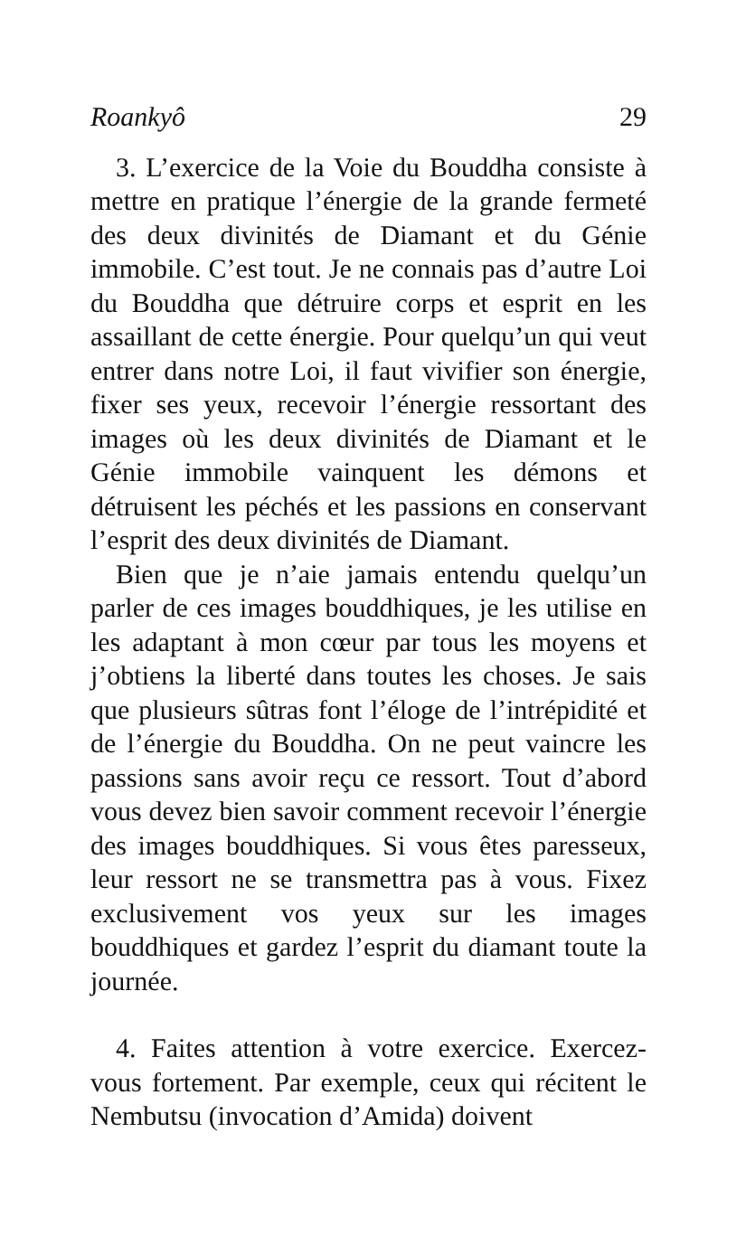Roankyô 29
3. L’exercice de la Voie du Bouddha consiste à mettre en pratique l’énergie de la grande fermeté des deux divinités de Diamant et du Génie immobile. C’est tout. Je ne connais pas d’autre Loi du Bouddha que détruire corps et esprit en les assaillant de cette énergie. Pour quelqu’un qui veut entrer dans notre Loi, il faut vivifier son énergie, fixer ses yeux, recevoir l’énergie ressortant des images où les deux divinités de Diamant et le Génie immobile vainquent les démons et détruisent les péchés et les passions en conservant l’esprit des deux divinités de Diamant.
Bien que je n’aie jamais entendu quelqu’un parler de ces images bouddhiques, je les utilise en les adaptant à mon cœur par tous les moyens et j’obtiens la liberté dans toutes les choses. Je sais que plusieurs sûtras font l’éloge de l’intrépidité et de l’énergie du Bouddha. On ne peut vaincre les passions sans avoir reçu ce ressort. Tout d’abord vous devez bien savoir comment recevoir l’énergie des images bouddhiques. Si vous êtes paresseux, leur ressort ne se transmettra pas à vous. Fixez exclusivement vos yeux sur les images bouddhiques et gardez l’esprit du diamant toute la journée.
4. Faites attention à votre exercice. Exercez-vous fortement. Par exemple, ceux qui récitent le Nembutsu (invocation d’Amida) doivent